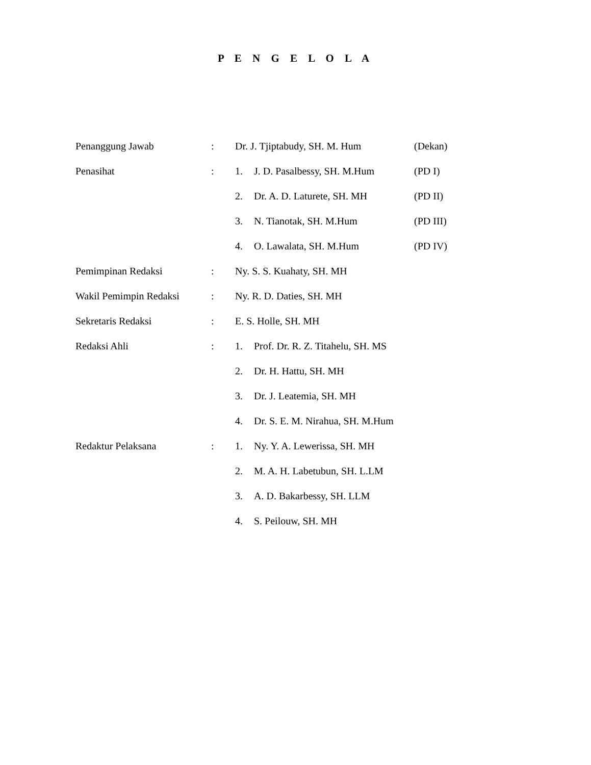P E N G E L O L A
| Penanggung Jawab | : | Dr. J. Tjiptabudy, SH. M. Hum | | (Dekan) |
| Penasihat | : | 1. | J. D. Pasalbessy, SH. M.Hum | (PD I) |
| | | 2. | Dr. A. D. Laturete, SH. MH | (PD II) |
| | | 3. | N. Tianotak, SH. M.Hum | (PD III) |
| | | 4. | O. Lawalata, SH. M.Hum | (PD IV) |
| Pemimpinan Redaksi | : | Ny. S. S. Kuahaty, SH. MH | | |
| Wakil Pemimpin Redaksi | : | Ny. R. D. Daties, SH. MH | | |
| Sekretaris Redaksi | : | E. S. Holle, SH. MH | | |
| Redaksi Ahli | : | 1. | Prof. Dr. R. Z. Titahelu, SH. MS | |
| | | 2. | Dr. H. Hattu, SH. MH | |
| | | 3. | Dr. J. Leatemia, SH. MH | |
| | | 4. | Dr. S. E. M. Nirahua, SH. M.Hum | |
| Redaktur Pelaksana | : | 1. | Ny. Y. A. Lewerissa, SH. MH | |
| | | 2. | M. A. H. Labetubun, SH. L.LM | |
| | | 3. | A. D. Bakarbessy, SH. LLM | |
| | | 4. | S. Peilouw, SH. MH | |